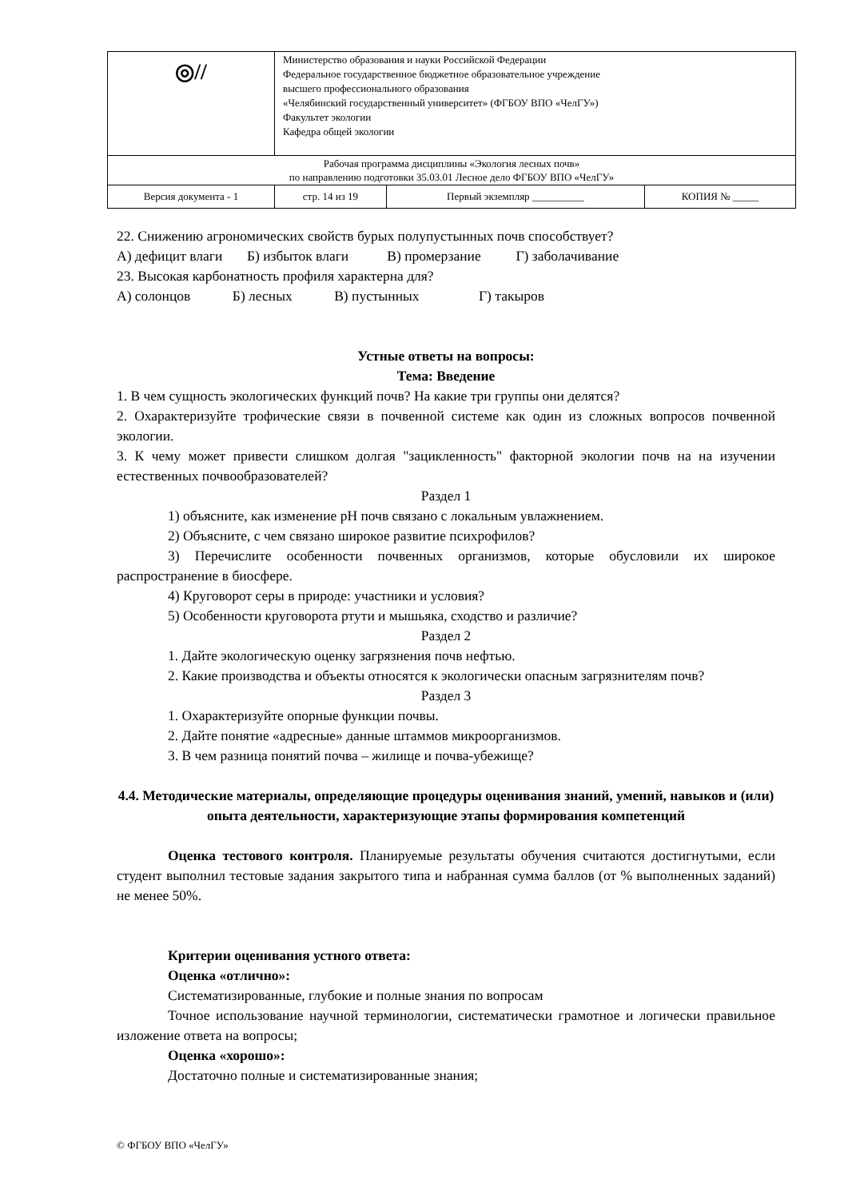| ◎// | Министерство образования и науки Российской Федерации Федеральное государственное бюджетное образовательное учреждение высшего профессионального образования «Челябинский государственный университет» (ФГБОУ ВПО «ЧелГУ») Факультет экологии Кафедра общей экологии | | |
| Рабочая программа дисциплины «Экология лесных почв» по направлению подготовки 35.03.01 Лесное дело ФГБОУ ВПО «ЧелГУ» | | | |
| Версия документа - 1 | стр. 14 из 19 | Первый экземпляр __________ | КОПИЯ № _____ |
22. Снижению агрономических свойств бурых полупустынных почв способствует?
А) дефицит влаги Б) избыток влаги В) промерзание Г) заболачивание
23. Высокая карбонатность профиля характерна для?
А) солонцов Б) лесных В) пустынных Г) такыров
Устные ответы на вопросы:
Тема: Введение
1. В чем сущность экологических функций почв? На какие три группы они делятся?
2. Охарактеризуйте трофические связи в почвенной системе как один из сложных вопросов почвенной экологии.
3. К чему может привести слишком долгая "зацикленность" факторной экологии почв на на изучении естественных почвообразователей?
Раздел 1
1) объясните, как изменение pH почв связано с локальным увлажнением.
2) Объясните, с чем связано широкое развитие психрофилов?
3) Перечислите особенности почвенных организмов, которые обусловили их широкое распространение в биосфере.
4) Круговорот серы в природе: участники и условия?
5) Особенности круговорота ртути и мышьяка, сходство и различие?
Раздел 2
1. Дайте экологическую оценку загрязнения почв нефтью.
2. Какие производства и объекты относятся к экологически опасным загрязнителям почв?
Раздел 3
1. Охарактеризуйте опорные функции почвы.
2. Дайте понятие «адресные» данные штаммов микроорганизмов.
3. В чем разница понятий почва – жилище и почва-убежище?
4.4. Методические материалы, определяющие процедуры оценивания знаний, умений, навыков и (или) опыта деятельности, характеризующие этапы формирования компетенций
Оценка тестового контроля. Планируемые результаты обучения считаются достигнутыми, если студент выполнил тестовые задания закрытого типа и набранная сумма баллов (от % выполненных заданий) не менее 50%.
Критерии оценивания устного ответа:
Оценка «отлично»:
Систематизированные, глубокие и полные знания по вопросам
Точное использование научной терминологии, систематически грамотное и логически правильное изложение ответа на вопросы;
Оценка «хорошо»:
Достаточно полные и систематизированные знания;
© ФГБОУ ВПО «ЧелГУ»